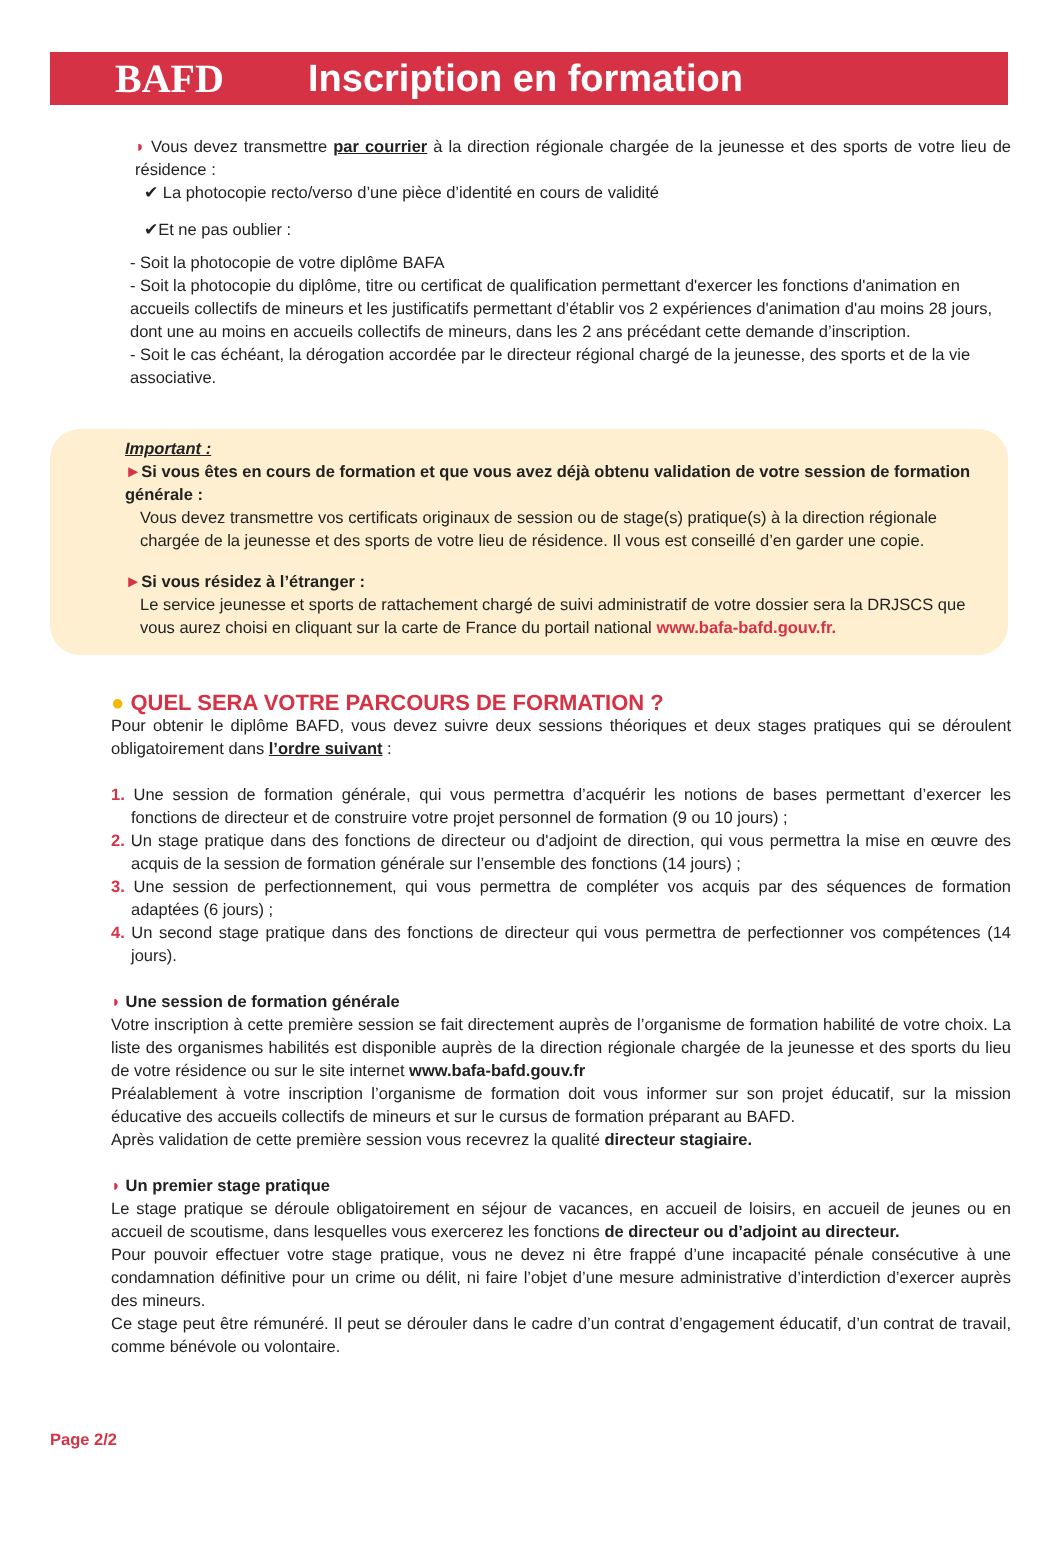BAFD Inscription en formation
◗ Vous devez transmettre par courrier à la direction régionale chargée de la jeunesse et des sports de votre lieu de résidence :
✔ La photocopie recto/verso d’une pièce d’identité en cours de validité
✔Et ne pas oublier :
- Soit la photocopie de votre diplôme BAFA
- Soit la photocopie du diplôme, titre ou certificat de qualification permettant d'exercer les fonctions d'animation en accueils collectifs de mineurs et les justificatifs permettant d’établir vos 2 expériences d'animation d'au moins 28 jours, dont une au moins en accueils collectifs de mineurs, dans les 2 ans précédant cette demande d’inscription.
- Soit le cas échéant, la dérogation accordée par le directeur régional chargé de la jeunesse, des sports et de la vie associative.
Important :
►Si vous êtes en cours de formation et que vous avez déjà obtenu validation de votre session de formation générale :
Vous devez transmettre vos certificats originaux de session ou de stage(s) pratique(s) à la direction régionale chargée de la jeunesse et des sports de votre lieu de résidence. Il vous est conseillé d’en garder une copie.
►Si vous résidez à l’étranger :
Le service jeunesse et sports de rattachement chargé de suivi administratif de votre dossier sera la DRJSCS que vous aurez choisi en cliquant sur la carte de France du portail national www.bafa-bafd.gouv.fr.
● QUEL SERA VOTRE PARCOURS DE FORMATION ?
Pour obtenir le diplôme BAFD, vous devez suivre deux sessions théoriques et deux stages pratiques qui se déroulent obligatoirement dans l’ordre suivant :
1. Une session de formation générale, qui vous permettra d’acquérir les notions de bases permettant d’exercer les fonctions de directeur et de construire votre projet personnel de formation (9 ou 10 jours) ;
2. Un stage pratique dans des fonctions de directeur ou d'adjoint de direction, qui vous permettra la mise en œuvre des acquis de la session de formation générale sur l’ensemble des fonctions (14 jours) ;
3. Une session de perfectionnement, qui vous permettra de compléter vos acquis par des séquences de formation adaptées (6 jours) ;
4. Un second stage pratique dans des fonctions de directeur qui vous permettra de perfectionner vos compétences (14 jours).
◗ Une session de formation générale
Votre inscription à cette première session se fait directement auprès de l’organisme de formation habilité de votre choix. La liste des organismes habilités est disponible auprès de la direction régionale chargée de la jeunesse et des sports du lieu de votre résidence ou sur le site internet www.bafa-bafd.gouv.fr
Préalablement à votre inscription l’organisme de formation doit vous informer sur son projet éducatif, sur la mission éducative des accueils collectifs de mineurs et sur le cursus de formation préparant au BAFD.
Après validation de cette première session vous recevrez la qualité directeur stagiaire.
◗ Un premier stage pratique
Le stage pratique se déroule obligatoirement en séjour de vacances, en accueil de loisirs, en accueil de jeunes ou en accueil de scoutisme, dans lesquelles vous exercerez les fonctions de directeur ou d’adjoint au directeur.
Pour pouvoir effectuer votre stage pratique, vous ne devez ni être frappé d’une incapacité pénale consécutive à une condamnation définitive pour un crime ou délit, ni faire l’objet d’une mesure administrative d’interdiction d’exercer auprès des mineurs.
Ce stage peut être rémunéré. Il peut se dérouler dans le cadre d’un contrat d’engagement éducatif, d’un contrat de travail, comme bénévole ou volontaire.
Page 2/2